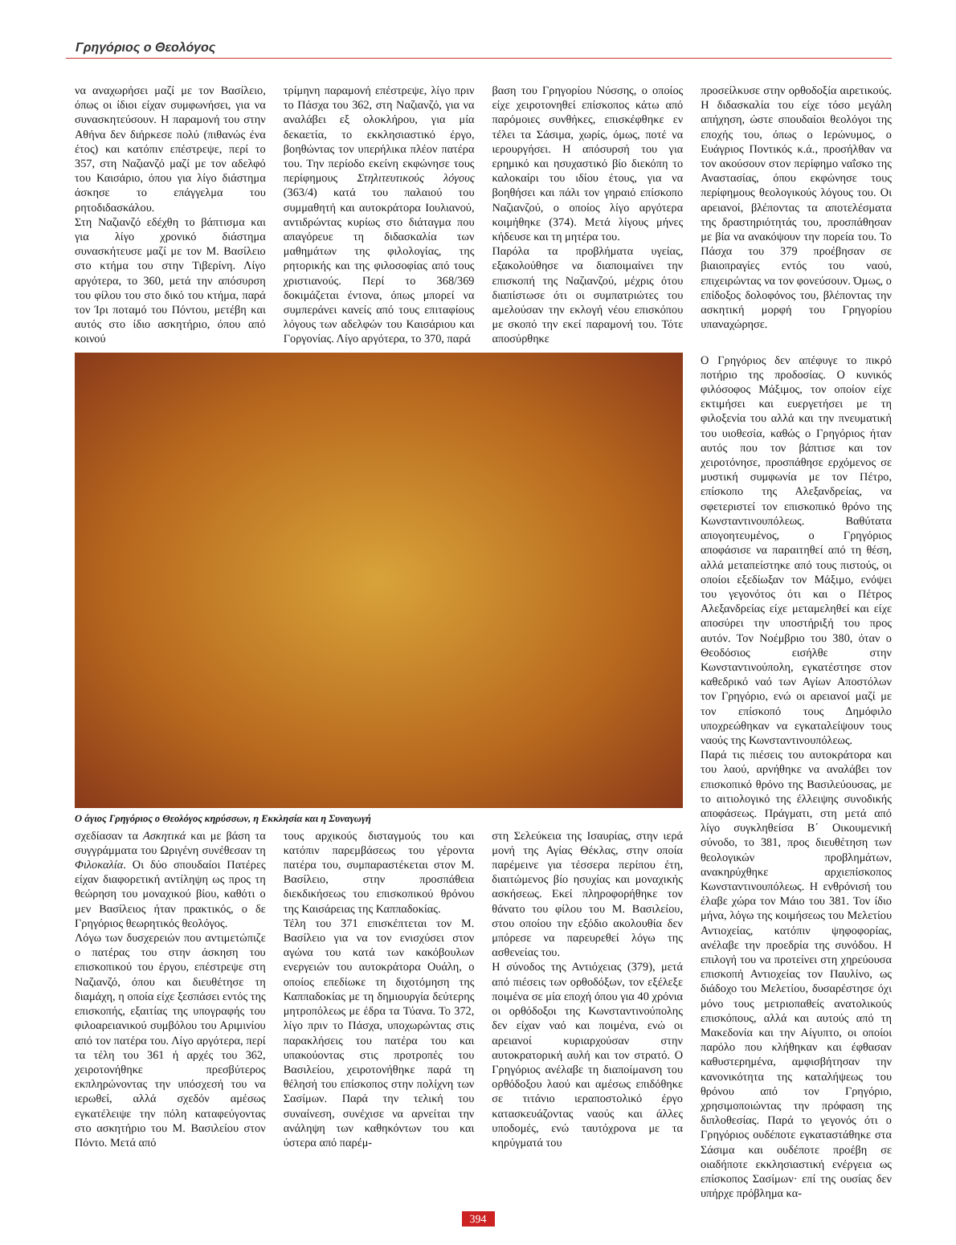Γρηγόριος ο Θεολόγος
να αναχωρήσει μαζί με τον Βασίλειο, όπως οι ίδιοι είχαν συμφωνήσει, για να συνασκητεύσουν. Η παραμονή του στην Αθήνα δεν διήρκεσε πολύ (πιθανώς ένα έτος) και κατόπιν επέστρεψε, περί το 357, στη Ναζιανζό μαζί με τον αδελφό του Καισάριο, όπου για λίγο διάστημα άσκησε το επάγγελμα του ρητοδιδασκάλου.
Στη Ναζιανζό εδέχθη το βάπτισμα και για λίγο χρονικό διάστημα συνασκήτευσε μαζί με τον Μ. Βασίλειο στο κτήμα του στην Τιβερίνη. Λίγο αργότερα, το 360, μετά την απόσυρση του φίλου του στο δικό του κτήμα, παρά τον Ίρι ποταμό του Πόντου, μετέβη και αυτός στο ίδιο ασκητήριο, όπου από κοινού
τρίμηνη παραμονή επέστρεψε, λίγο πριν το Πάσχα του 362, στη Ναζιανζό, για να αναλάβει εξ ολοκλήρου, για μία δεκαετία, το εκκλησιαστικό έργο, βοηθώντας τον υπερήλικα πλέον πατέρα του. Την περίοδο εκείνη εκφώνησε τους περίφημους Στηλιτευτικούς λόγους (363/4) κατά του παλαιού του συμμαθητή και αυτοκράτορα Ιουλιανού, αντιδρώντας κυρίως στο διάταγμα που απαγόρευε τη διδασκαλία των μαθημάτων της φιλολογίας, της ρητορικής και της φιλοσοφίας από τους χριστιανούς. Περί το 368/369 δοκιμάζεται έντονα, όπως μπορεί να συμπεράνει κανείς από τους επιταφίους λόγους των αδελφών του Καισάριου και Γοργονίας. Λίγο αργότερα, το 370, παρά
βαση του Γρηγορίου Νύσσης, ο οποίος είχε χειροτονηθεί επίσκοπος κάτω από παρόμοιες συνθήκες, επισκέφθηκε εν τέλει τα Σάσιμα, χωρίς, όμως, ποτέ να ιερουργήσει. Η απόσυρσή του για ερημικό και ησυχαστικό βίο διεκόπη το καλοκαίρι του ιδίου έτους, για να βοηθήσει και πάλι τον γηραιό επίσκοπο Ναζιανζού, ο οποίος λίγο αργότερα κοιμήθηκε (374). Μετά λίγους μήνες κήδευσε και τη μητέρα του.
Παρόλα τα προβλήματα υγείας, εξακολούθησε να διαποιμαίνει την επισκοπή της Ναζιανζού, μέχρις ότου διαπίστωσε ότι οι συμπατριώτες του αμελούσαν την εκλογή νέου επισκόπου με σκοπό την εκεί παραμονή του. Τότε αποσύρθηκε
προσείλκυσε στην ορθοδοξία αιρετικούς. Η διδασκαλία του είχε τόσο μεγάλη απήχηση, ώστε σπουδαίοι θεολόγοι της εποχής του, όπως ο Ιερώνυμος, ο Ευάγριος Ποντικός κ.ά., προσήλθαν να τον ακούσουν στον περίφημο ναΐσκο της Αναστασίας, όπου εκφώνησε τους περίφημους θεολογικούς λόγους του. Οι αρειανοί, βλέποντας τα αποτελέσματα της δραστηριότητάς του, προσπάθησαν με βία να ανακόψουν την πορεία του. Το Πάσχα του 379 προέβησαν σε βιαιοπραγίες εντός του ναού, επιχειρώντας να τον φονεύσουν. Όμως, ο επίδοξος δολοφόνος του, βλέποντας την ασκητική μορφή του Γρηγορίου υπαναχώρησε.
Ο άγιος Γρηγόριος ο Θεολόγος κηρύσσων, η Εκκλησία και η Συναγωγή
σχεδίασαν τα Ασκητικά και με βάση τα συγγράμματα του Ωριγένη συνέθεσαν τη Φιλοκαλία. Οι δύο σπουδαίοι Πατέρες είχαν διαφορετική αντίληψη ως προς τη θεώρηση του μοναχικού βίου, καθότι ο μεν Βασίλειος ήταν πρακτικός, ο δε Γρηγόριος θεωρητικός θεολόγος.
Λόγω των δυσχερειών που αντιμετώπιζε ο πατέρας του στην άσκηση του επισκοπικού του έργου, επέστρεψε στη Ναζιανζό, όπου και διευθέτησε τη διαμάχη, η οποία είχε ξεσπάσει εντός της επισκοπής, εξαιτίας της υπογραφής του φιλοαρειανικού συμβόλου του Αριμινίου από τον πατέρα του. Λίγο αργότερα, περί τα τέλη του 361 ή αρχές του 362, χειροτονήθηκε πρεσβύτερος εκπληρώνοντας την υπόσχεσή του να ιερωθεί, αλλά σχεδόν αμέσως εγκατέλειψε την πόλη καταφεύγοντας στο ασκητήριο του Μ. Βασιλείου στον Πόντο. Μετά από
τους αρχικούς δισταγμούς του και κατόπιν παρεμβάσεως του γέροντα πατέρα του, συμπαραστέκεται στον Μ. Βασίλειο, στην προσπάθεια διεκδικήσεως του επισκοπικού θρόνου της Καισάρειας της Καππαδοκίας.
Τέλη του 371 επισκέπτεται τον Μ. Βασίλειο για να τον ενισχύσει στον αγώνα του κατά των κακόβουλων ενεργειών του αυτοκράτορα Ουάλη, ο οποίος επεδίωκε τη διχοτόμηση της Καππαδοκίας με τη δημιουργία δεύτερης μητροπόλεως με έδρα τα Τύανα. Το 372, λίγο πριν το Πάσχα, υποχωρώντας στις παρακλήσεις του πατέρα του και υπακούοντας στις προτροπές του Βασιλείου, χειροτονήθηκε παρά τη θέλησή του επίσκοπος στην πολίχνη των Σασίμων. Παρά την τελική του συναίνεση, συνέχισε να αρνείται την ανάληψη των καθηκόντων του και ύστερα από παρέμ-
στη Σελεύκεια της Ισαυρίας, στην ιερά μονή της Αγίας Θέκλας, στην οποία παρέμεινε για τέσσερα περίπου έτη, διαιτώμενος βίο ησυχίας και μοναχικής ασκήσεως. Εκεί πληροφορήθηκε τον θάνατο του φίλου του Μ. Βασιλείου, στου οποίου την εξόδιο ακολουθία δεν μπόρεσε να παρευρεθεί λόγω της ασθενείας του.
Η σύνοδος της Αντιόχειας (379), μετά από πιέσεις των ορθοδόξων, τον εξέλεξε ποιμένα σε μία εποχή όπου για 40 χρόνια οι ορθόδοξοι της Κωνσταντινούπολης δεν είχαν ναό και ποιμένα, ενώ οι αρειανοί κυριαρχούσαν στην αυτοκρατορική αυλή και τον στρατό. Ο Γρηγόριος ανέλαβε τη διαποίμανση του ορθόδοξου λαού και αμέσως επιδόθηκε σε τιτάνιο ιεραποστολικό έργο κατασκευάζοντας ναούς και άλλες υποδομές, ενώ ταυτόχρονα με τα κηρύγματά του
Ο Γρηγόριος δεν απέφυγε το πικρό ποτήριο της προδοσίας. Ο κυνικός φιλόσοφος Μάξιμος, τον οποίον είχε εκτιμήσει και ευεργετήσει με τη φιλοξενία του αλλά και την πνευματική του υιοθεσία, καθώς ο Γρηγόριος ήταν αυτός που τον βάπτισε και τον χειροτόνησε, προσπάθησε ερχόμενος σε μυστική συμφωνία με τον Πέτρο, επίσκοπο της Αλεξανδρείας, να σφετεριστεί τον επισκοπικό θρόνο της Κωνσταντινουπόλεως. Βαθύτατα απογοητευμένος, ο Γρηγόριος αποφάσισε να παραιτηθεί από τη θέση, αλλά μεταπείστηκε από τους πιστούς, οι οποίοι εξεδίωξαν τον Μάξιμο, ενόψει του γεγονότος ότι και ο Πέτρος Αλεξανδρείας είχε μεταμεληθεί και είχε αποσύρει την υποστήριξή του προς αυτόν. Τον Νοέμβριο του 380, όταν ο Θεοδόσιος εισήλθε στην Κωνσταντινούπολη, εγκατέστησε στον καθεδρικό ναό των Αγίων Αποστόλων τον Γρηγόριο, ενώ οι αρειανοί μαζί με τον επίσκοπό τους Δημόφιλο υποχρεώθηκαν να εγκαταλείψουν τους ναούς της Κωνσταντινουπόλεως.
Παρά τις πιέσεις του αυτοκράτορα και του λαού, αρνήθηκε να αναλάβει τον επισκοπικό θρόνο της Βασιλεύουσας, με το αιτιολογικό της έλλειψης συνοδικής αποφάσεως. Πράγματι, στη μετά από λίγο συγκληθείσα Β΄ Οικουμενική σύνοδο, το 381, προς διευθέτηση των θεολογικών προβλημάτων, ανακηρύχθηκε αρχιεπίσκοπος Κωνσταντινουπόλεως. Η ενθρόνισή του έλαβε χώρα τον Μάιο του 381. Τον ίδιο μήνα, λόγω της κοιμήσεως του Μελετίου Αντιοχείας, κατόπιν ψηφοφορίας, ανέλαβε την προεδρία της συνόδου. Η επιλογή του να προτείνει στη χηρεύουσα επισκοπή Αντιοχείας τον Παυλίνο, ως διάδοχο του Μελετίου, δυσαρέστησε όχι μόνο τους μετριοπαθείς ανατολικούς επισκόπους, αλλά και αυτούς από τη Μακεδονία και την Αίγυπτο, οι οποίοι παρόλο που κλήθηκαν και έφθασαν καθυστερημένα, αμφισβήτησαν την κανονικότητα της καταλήψεως του θρόνου από τον Γρηγόριο, χρησιμοποιώντας την πρόφαση της διπλοθεσίας. Παρά το γεγονός ότι ο Γρηγόριος ουδέποτε εγκαταστάθηκε στα Σάσιμα και ουδέποτε προέβη σε οιαδήποτε εκκλησιαστική ενέργεια ως επίσκοπος Σασίμων· επί της ουσίας δεν υπήρχε πρόβλημα κα-
394